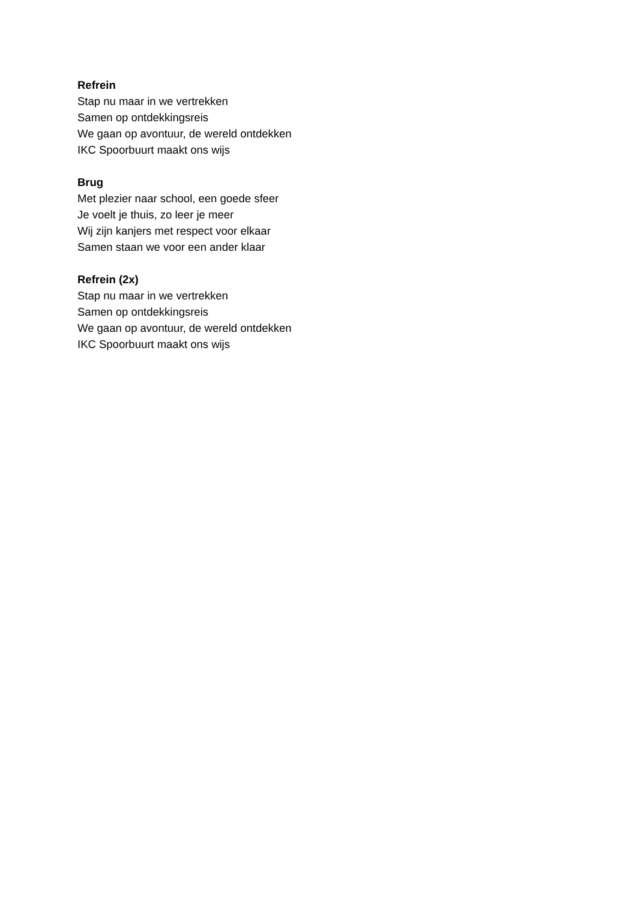Refrein
Stap nu maar in we vertrekken
Samen op ontdekkingsreis
We gaan op avontuur, de wereld ontdekken
IKC Spoorbuurt maakt ons wijs
Brug
Met plezier naar school, een goede sfeer
Je voelt je thuis, zo leer je meer
Wij zijn kanjers met respect voor elkaar
Samen staan we voor een ander klaar
Refrein (2x)
Stap nu maar in we vertrekken
Samen op ontdekkingsreis
We gaan op avontuur, de wereld ontdekken
IKC Spoorbuurt maakt ons wijs